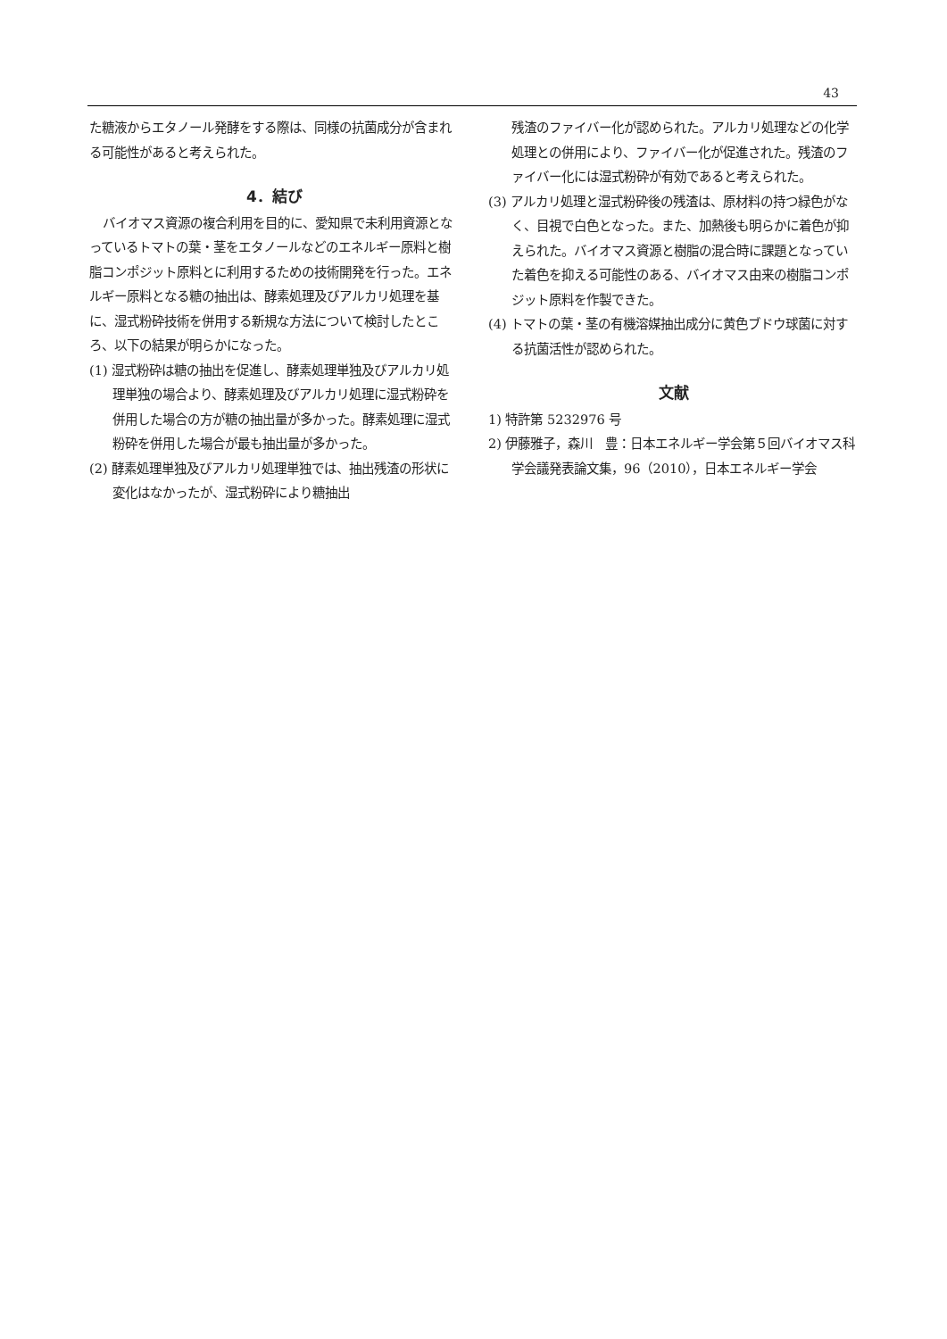43
た糖液からエタノール発酵をする際は、同様の抗菌成分が含まれる可能性があると考えられた。
4．結び
バイオマス資源の複合利用を目的に、愛知県で未利用資源となっているトマトの葉・茎をエタノールなどのエネルギー原料と樹脂コンポジット原料とに利用するための技術開発を行った。エネルギー原料となる糖の抽出は、酵素処理及びアルカリ処理を基に、湿式粉砕技術を併用する新規な方法について検討したところ、以下の結果が明らかになった。
(1) 湿式粉砕は糖の抽出を促進し、酵素処理単独及びアルカリ処理単独の場合より、酵素処理及びアルカリ処理に湿式粉砕を併用した場合の方が糖の抽出量が多かった。酵素処理に湿式粉砕を併用した場合が最も抽出量が多かった。
(2) 酵素処理単独及びアルカリ処理単独では、抽出残渣の形状に変化はなかったが、湿式粉砕により糖抽出
残渣のファイバー化が認められた。アルカリ処理などの化学処理との併用により、ファイバー化が促進された。残渣のファイバー化には湿式粉砕が有効であると考えられた。
(3) アルカリ処理と湿式粉砕後の残渣は、原材料の持つ緑色がなく、目視で白色となった。また、加熱後も明らかに着色が抑えられた。バイオマス資源と樹脂の混合時に課題となっていた着色を抑える可能性のある、バイオマス由来の樹脂コンポジット原料を作製できた。
(4) トマトの葉・茎の有機溶媒抽出成分に黄色ブドウ球菌に対する抗菌活性が認められた。
文献
1) 特許第 5232976 号
2) 伊藤雅子，森川　豊：日本エネルギー学会第５回バイオマス科学会議発表論文集，96（2010），日本エネルギー学会